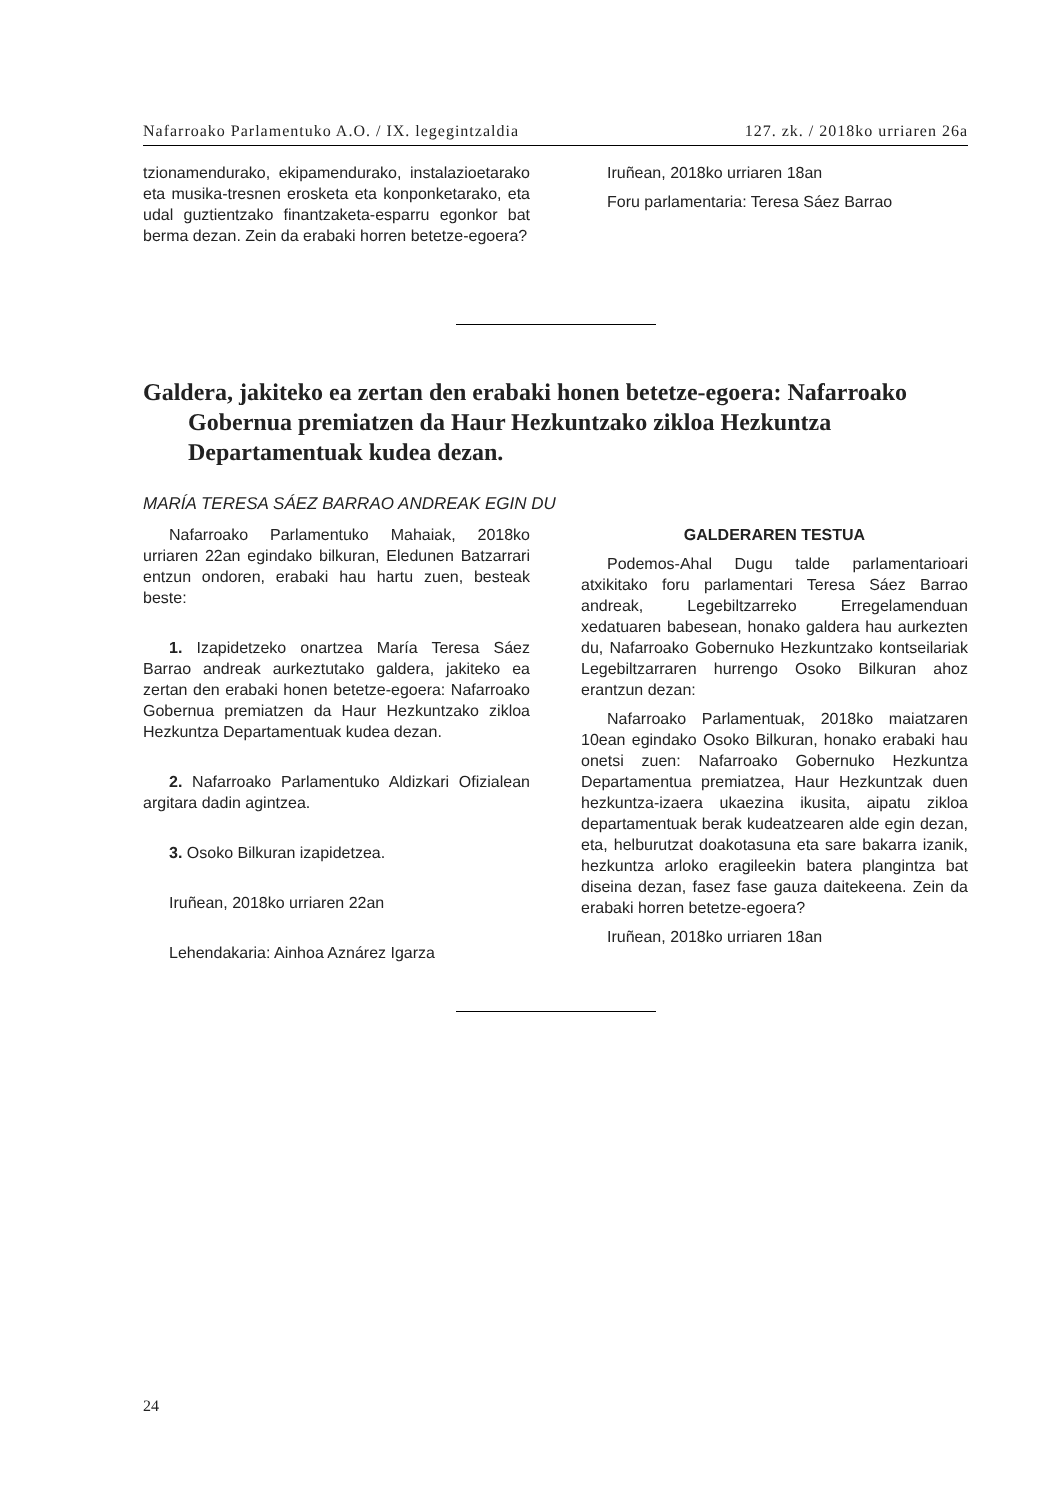Nafarroako Parlamentuko A.O. / IX. legegintzaldia 127. zk. / 2018ko urriaren 26a
tzionamendurako, ekipamendurako, instalazioeta­rako eta musika-tresnen erosketa eta konponketa­rako, eta udal guztientzako finantzaketa-esparru egonkor bat berma dezan. Zein da erabaki horren betetze-egoera?
Iruñean, 2018ko urriaren 18an
Foru parlamentaria: Teresa Sáez Barrao
Galdera, jakiteko ea zertan den erabaki honen betetze-egoera: Nafarroako Gobernua premiatzen da Haur Hezkuntzako zikloa Hezkuntza Departamentuak kudea dezan.
MARÍA TERESA SÁEZ BARRAO ANDREAK EGIN DU
Nafarroako Parlamentuko Mahaiak, 2018ko urriaren 22an egindako bilkuran, Eledunen Batzarrari entzun ondoren, erabaki hau hartu zuen, besteak beste:
1. Izapidetzeko onartzea María Teresa Sáez Barrao andreak aurkeztutako galdera, jakiteko ea zertan den erabaki honen betetze-egoera: Nafarroako Gobernua premiatzen da Haur Hezkuntzako zikloa Hezkuntza Departamentuak kudea dezan.
2. Nafarroako Parlamentuko Aldizkari Ofizialean argitara dadin agintzea.
3. Osoko Bilkuran izapidetzea.
Iruñean, 2018ko urriaren 22an
Lehendakaria: Ainhoa Aznárez Igarza
GALDERAREN TESTUA
Podemos-Ahal Dugu talde parlamentarioari atxikitako foru parlamentari Teresa Sáez Barrao andreak, Legebiltzarreko Erregelamenduan xedatuaren babesean, honako galdera hau aurkezten du, Nafarroako Gobernuko Hezkuntzako kontseilariak Legebiltzarraren hurrengo Osoko Bilkuran ahoz erantzun dezan:
Nafarroako Parlamentuak, 2018ko maiatzaren 10ean egindako Osoko Bilkuran, honako erabaki hau onetsi zuen: Nafarroako Gobernuko Hezkuntza Departamentua premiatzea, Haur Hezkuntzak duen hezkuntza-izaera ukaezina ikusita, aipatu zikloa departamentuak berak kudeatzearen alde egin dezan, eta, helburutzat doakotasuna eta sare bakarra izanik, hezkuntza arloko eragileekin batera plangintza bat diseina dezan, fasez fase gauza daitekeena. Zein da erabaki horren betetze-egoera?
Iruñean, 2018ko urriaren 18an
24